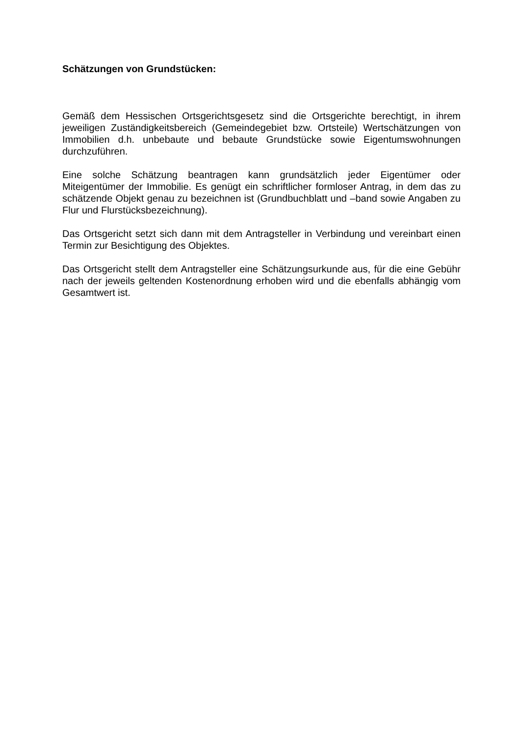Schätzungen von Grundstücken:
Gemäß dem Hessischen Ortsgerichtsgesetz sind die Ortsgerichte berechtigt, in ihrem jeweiligen Zuständigkeitsbereich (Gemeindegebiet bzw. Ortsteile) Wertschätzungen von Immobilien d.h. unbebaute und bebaute Grundstücke sowie Eigentumswohnungen durchzuführen.
Eine solche Schätzung beantragen kann grundsätzlich jeder Eigentümer oder Miteigentümer der Immobilie. Es genügt ein schriftlicher formloser Antrag, in dem das zu schätzende Objekt genau zu bezeichnen ist (Grundbuchblatt und –band sowie Angaben zu Flur und Flurstücksbezeichnung).
Das Ortsgericht setzt sich dann mit dem Antragsteller in Verbindung und vereinbart einen Termin zur Besichtigung des Objektes.
Das Ortsgericht stellt dem Antragsteller eine Schätzungsurkunde aus, für die eine Gebühr nach der jeweils geltenden Kostenordnung erhoben wird und die ebenfalls abhängig vom Gesamtwert ist.